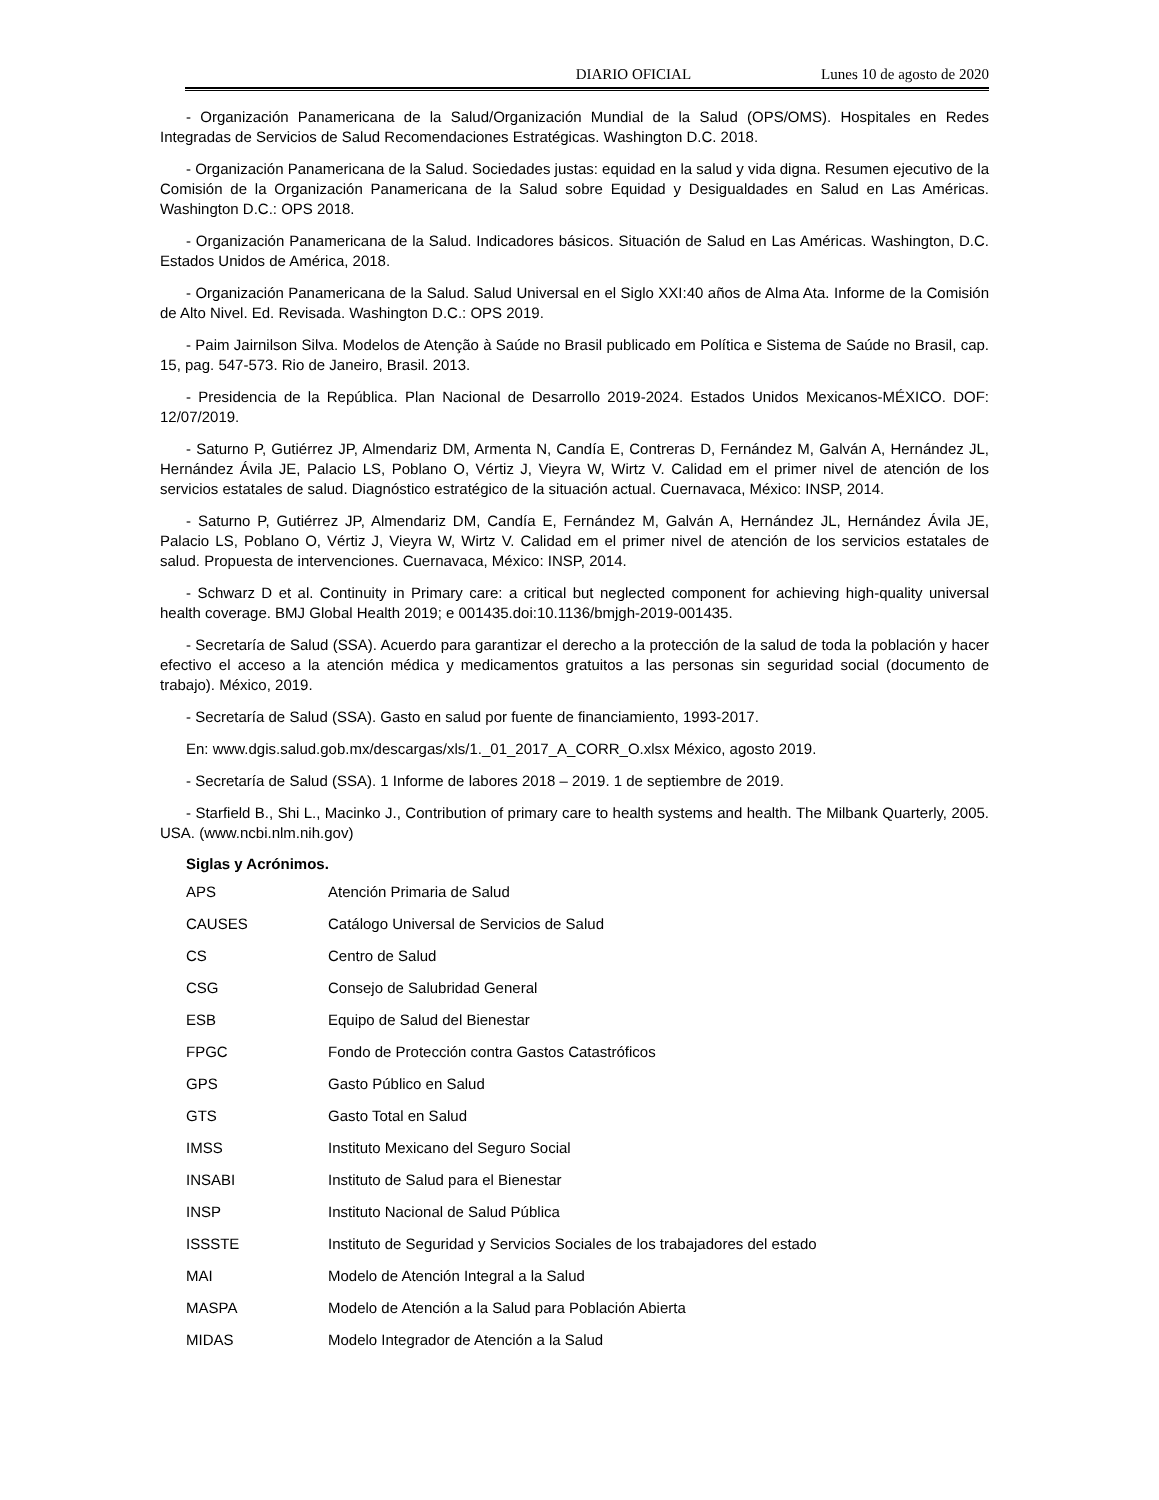DIARIO OFICIAL Lunes 10 de agosto de 2020
- Organización Panamericana de la Salud/Organización Mundial de la Salud (OPS/OMS). Hospitales en Redes Integradas de Servicios de Salud Recomendaciones Estratégicas. Washington D.C. 2018.
- Organización Panamericana de la Salud. Sociedades justas: equidad en la salud y vida digna. Resumen ejecutivo de la Comisión de la Organización Panamericana de la Salud sobre Equidad y Desigualdades en Salud en Las Américas. Washington D.C.: OPS 2018.
- Organización Panamericana de la Salud. Indicadores básicos. Situación de Salud en Las Américas. Washington, D.C. Estados Unidos de América, 2018.
- Organización Panamericana de la Salud. Salud Universal en el Siglo XXI:40 años de Alma Ata. Informe de la Comisión de Alto Nivel. Ed. Revisada. Washington D.C.: OPS 2019.
- Paim Jairnilson Silva. Modelos de Atenção à Saúde no Brasil publicado em Política e Sistema de Saúde no Brasil, cap. 15, pag. 547-573. Rio de Janeiro, Brasil. 2013.
- Presidencia de la República. Plan Nacional de Desarrollo 2019-2024. Estados Unidos Mexicanos-MÉXICO. DOF: 12/07/2019.
- Saturno P, Gutiérrez JP, Almendariz DM, Armenta N, Candía E, Contreras D, Fernández M, Galván A, Hernández JL, Hernández Ávila JE, Palacio LS, Poblano O, Vértiz J, Vieyra W, Wirtz V. Calidad em el primer nivel de atención de los servicios estatales de salud. Diagnóstico estratégico de la situación actual. Cuernavaca, México: INSP, 2014.
- Saturno P, Gutiérrez JP, Almendariz DM, Candía E, Fernández M, Galván A, Hernández JL, Hernández Ávila JE, Palacio LS, Poblano O, Vértiz J, Vieyra W, Wirtz V. Calidad em el primer nivel de atención de los servicios estatales de salud. Propuesta de intervenciones. Cuernavaca, México: INSP, 2014.
- Schwarz D et al. Continuity in Primary care: a critical but neglected component for achieving high-quality universal health coverage. BMJ Global Health 2019; e 001435.doi:10.1136/bmjgh-2019-001435.
- Secretaría de Salud (SSA). Acuerdo para garantizar el derecho a la protección de la salud de toda la población y hacer efectivo el acceso a la atención médica y medicamentos gratuitos a las personas sin seguridad social (documento de trabajo). México, 2019.
- Secretaría de Salud (SSA). Gasto en salud por fuente de financiamiento, 1993-2017.
En: www.dgis.salud.gob.mx/descargas/xls/1._01_2017_A_CORR_O.xlsx México, agosto 2019.
- Secretaría de Salud (SSA). 1 Informe de labores 2018 – 2019. 1 de septiembre de 2019.
- Starfield B., Shi L., Macinko J., Contribution of primary care to health systems and health. The Milbank Quarterly, 2005. USA. (www.ncbi.nlm.nih.gov)
Siglas y Acrónimos.
| APS | Atención Primaria de Salud |
| CAUSES | Catálogo Universal de Servicios de Salud |
| CS | Centro de Salud |
| CSG | Consejo de Salubridad General |
| ESB | Equipo de Salud del Bienestar |
| FPGC | Fondo de Protección contra Gastos Catastróficos |
| GPS | Gasto Público en Salud |
| GTS | Gasto Total en Salud |
| IMSS | Instituto Mexicano del Seguro Social |
| INSABI | Instituto de Salud para el Bienestar |
| INSP | Instituto Nacional de Salud Pública |
| ISSSTE | Instituto de Seguridad y Servicios Sociales de los trabajadores del estado |
| MAI | Modelo de Atención Integral a la Salud |
| MASPA | Modelo de Atención a la Salud para Población Abierta |
| MIDAS | Modelo Integrador de Atención a la Salud |